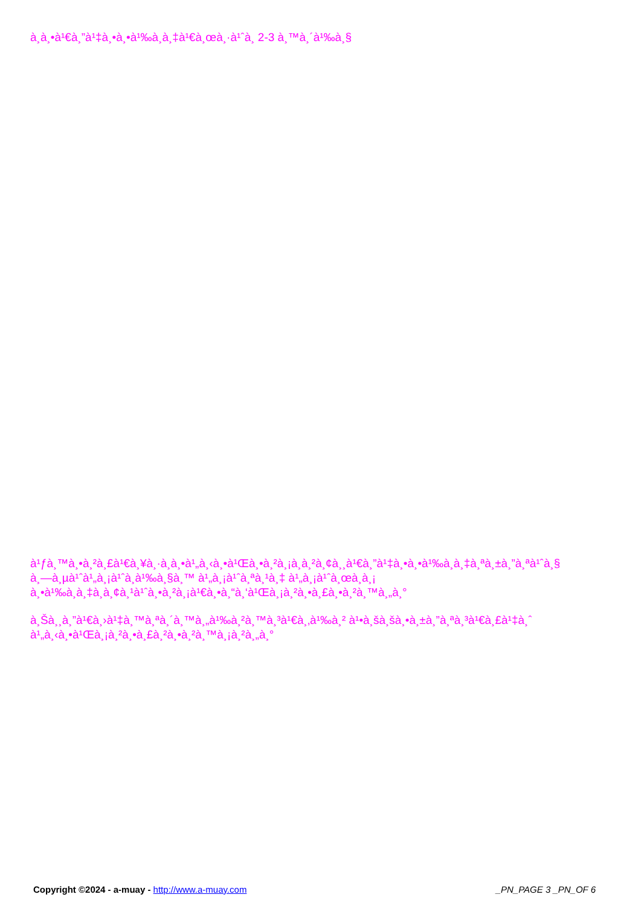à¸­à¸•à¹€à¸”à¹‡à¸•à¸•à¹‰à¸­à¸‡à¹€à¸œà¸·à¹ˆà¸­ 2-3 à¸™à¸´à¹‰à¸§
à¹ƒà¸™à¸•à¸²à¸£à¹€à¸¥à¸·à¸­à¸•à¹„à¸‹à¸•à¹Œà¸•à¸²à¸¡à¸­à¸²à¸¢à¸¸à¹€à¸”à¹‡à¸•à¸•à¹‰à¸­à¸‡à¸ªà¸±à¸”à¸ªà¹ˆà¸§
à¸—à¸µà¹ˆà¹„à¸¡à¹ˆà¸­à¹‰à¸§à¸™ à¹„à¸¡à¹ˆà¸ªà¸¹à¸‡ à¹„à¸¡à¹ˆà¸œà¸­à¸¡
à¸•à¹‰à¸­à¸‡à¸­à¸¢à¸¹à¹ˆà¸•à¸²à¸¡à¹€à¸•à¸“à¸‘à¹Œà¸¡à¸²à¸•à¸£à¸•à¸²à¸™à¸„à¸°
à¸Šà¸¸à¸”à¹€à¸›à¹‡à¸™à¸ªà¸´à¸™à¸„à¹‰à¸²à¸™à¸³à¹€à¸‚à¹‰à¸² à¹•à¸šà¸šà¸•à¸±à¸”à¸ªà¸³à¹€à¸£à¹‡à¸ˆ
à¹„à¸‹à¸•à¹Œà¸¡à¸²à¸•à¸£à¸²à¸•à¸²à¸™à¸¡à¸²à¸„à¸°
Copyright ©2024 - a-muay - http://www.a-muay.com _PN_PAGE 3 _PN_OF 6